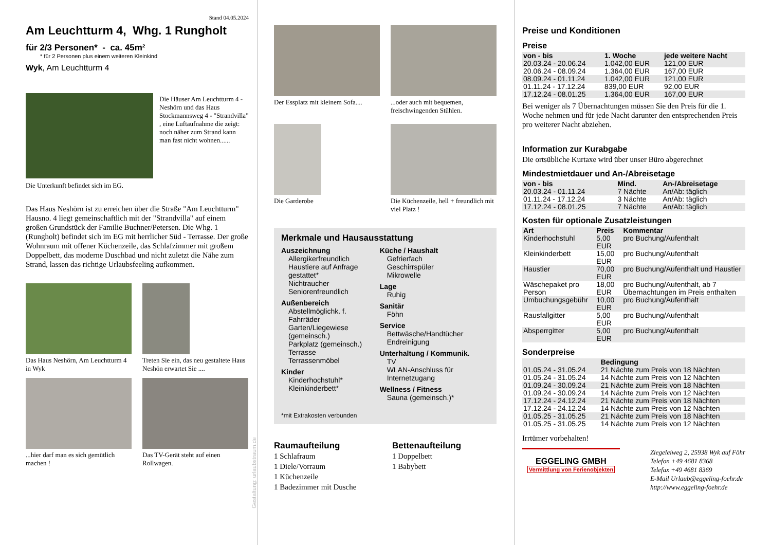Stand 04.05.2024
Am Leuchtturm 4, Whg. 1 Rungholt
für 2/3 Personen* - ca. 45m²
* für 2 Personen plus einem weiteren Kleinkind
Wyk, Am Leuchtturm 4
Die Häuser Am Leuchtturm 4 - Neshörn und das Haus Stockmannsweg 4 - "Strandvilla" , eine Luftaufnahme die zeigt: noch näher zum Strand kann man fast nicht wohnen......
Die Unterkunft befindet sich im EG.
Das Haus Neshörn ist zu erreichen über die Straße "Am Leuchtturm" Hausno. 4 liegt gemeinschaftlich mit der "Strandvilla" auf einem großen Grundstück der Familie Buchner/Petersen. Die Whg. 1 (Rungholt) befindet sich im EG mit herrlicher Süd - Terrasse. Der große Wohnraum mit offener Küchenzeile, das Schlafzimmer mit großem Doppelbett, das moderne Duschbad und nicht zuletzt die Nähe zum Strand, lassen das richtige Urlaubsfeeling aufkommen.
Das Haus Neshörn, Am Leuchtturm 4 in Wyk
Treten Sie ein, das neu gestaltete Haus Neshön erwartet Sie ....
...hier darf man es sich gemütlich machen !
Das TV-Gerät steht auf einen Rollwagen.
Gestaltung: urlaubstraum.de
Der Essplatz mit kleinem Sofa....
...oder auch mit bequemen, freischwingenden Stühlen.
Die Garderobe
Die Küchenzeile, hell + freundlich mit viel Platz !
Merkmale und Hausausstattung
Auszeichnung
Allergikerfreundlich
Haustiere auf Anfrage gestattet*
Nichtraucher
Seniorenfreundlich
Außenbereich
Abstellmöglichk. f. Fahrräder
Garten/Liegewiese (gemeinsch.)
Parkplatz (gemeinsch.)
Terrasse
Terrassenmöbel
Kinder
Kinderhochstuhl*
Kleinkinderbett*
Küche / Haushalt
Gefrierfach
Geschirrspüler
Mikrowelle
Lage
Ruhig
Sanitär
Föhn
Service
Bettwäsche/Handtücher
Endreinigung
Unterhaltung / Kommunik.
TV
WLAN-Anschluss für Internetzugang
Wellness / Fitness
Sauna (gemeinsch.)*
*mit Extrakosten verbunden
Raumaufteilung
1 Schlafraum
1 Diele/Vorraum
1 Küchenzeile
1 Badezimmer mit Dusche
Bettenaufteilung
1 Doppelbett
1 Babybett
Preise und Konditionen
Preise
| von - bis | 1. Woche | jede weitere Nacht |
| --- | --- | --- |
| 20.03.24 - 20.06.24 | 1.042,00 EUR | 121,00 EUR |
| 20.06.24 - 08.09.24 | 1.364,00 EUR | 167,00 EUR |
| 08.09.24 - 01.11.24 | 1.042,00 EUR | 121,00 EUR |
| 01.11.24 - 17.12.24 | 839,00 EUR | 92,00 EUR |
| 17.12.24 - 08.01.25 | 1.364,00 EUR | 167,00 EUR |
Bei weniger als 7 Übernachtungen müssen Sie den Preis für die 1. Woche nehmen und für jede Nacht darunter den entsprechenden Preis pro weiterer Nacht abziehen.
Information zur Kurabgabe
Die ortsübliche Kurtaxe wird über unser Büro abgerechnet
Mindestmietdauer und An-/Abreisetage
| von - bis | Mind. | An-/Abreisetage |
| --- | --- | --- |
| 20.03.24 - 01.11.24 | 7 Nächte | An/Ab: täglich |
| 01.11.24 - 17.12.24 | 3 Nächte | An/Ab: täglich |
| 17.12.24 - 08.01.25 | 7 Nächte | An/Ab: täglich |
Kosten für optionale Zusatzleistungen
| Art | Preis | Kommentar |
| --- | --- | --- |
| Kinderhochstuhl | 5,00 EUR | pro Buchung/Aufenthalt |
| Kleinkinderbett | 15,00 EUR | pro Buchung/Aufenthalt |
| Haustier | 70,00 EUR | pro Buchung/Aufenthalt und Haustier |
| Wäschepaket pro Person | 18,00 EUR | pro Buchung/Aufenthalt, ab 7 Übernachtungen im Preis enthalten |
| Umbuchungsgebühr | 10,00 EUR | pro Buchung/Aufenthalt |
| Rausfallgitter | 5,00 EUR | pro Buchung/Aufenthalt |
| Absperrgitter | 5,00 EUR | pro Buchung/Aufenthalt |
Sonderpreise
| | Bedingung |
| --- | --- |
| 01.05.24 - 31.05.24 | 21 Nächte zum Preis von 18 Nächten |
| 01.05.24 - 31.05.24 | 14 Nächte zum Preis von 12 Nächten |
| 01.09.24 - 30.09.24 | 21 Nächte zum Preis von 18 Nächten |
| 01.09.24 - 30.09.24 | 14 Nächte zum Preis von 12 Nächten |
| 17.12.24 - 24.12.24 | 21 Nächte zum Preis von 18 Nächten |
| 17.12.24 - 24.12.24 | 14 Nächte zum Preis von 12 Nächten |
| 01.05.25 - 31.05.25 | 21 Nächte zum Preis von 18 Nächten |
| 01.05.25 - 31.05.25 | 14 Nächte zum Preis von 12 Nächten |
Irrtümer vorbehalten!
EGGELING GMBH
Vermittlung von Ferienobjekten
Ziegeleiweg 2, 25938 Wyk auf Föhr
Telefon +49 4681 8368
Telefax +49 4681 8369
E-Mail Urlaub@eggeling-foehr.de
http://www.eggeling-foehr.de